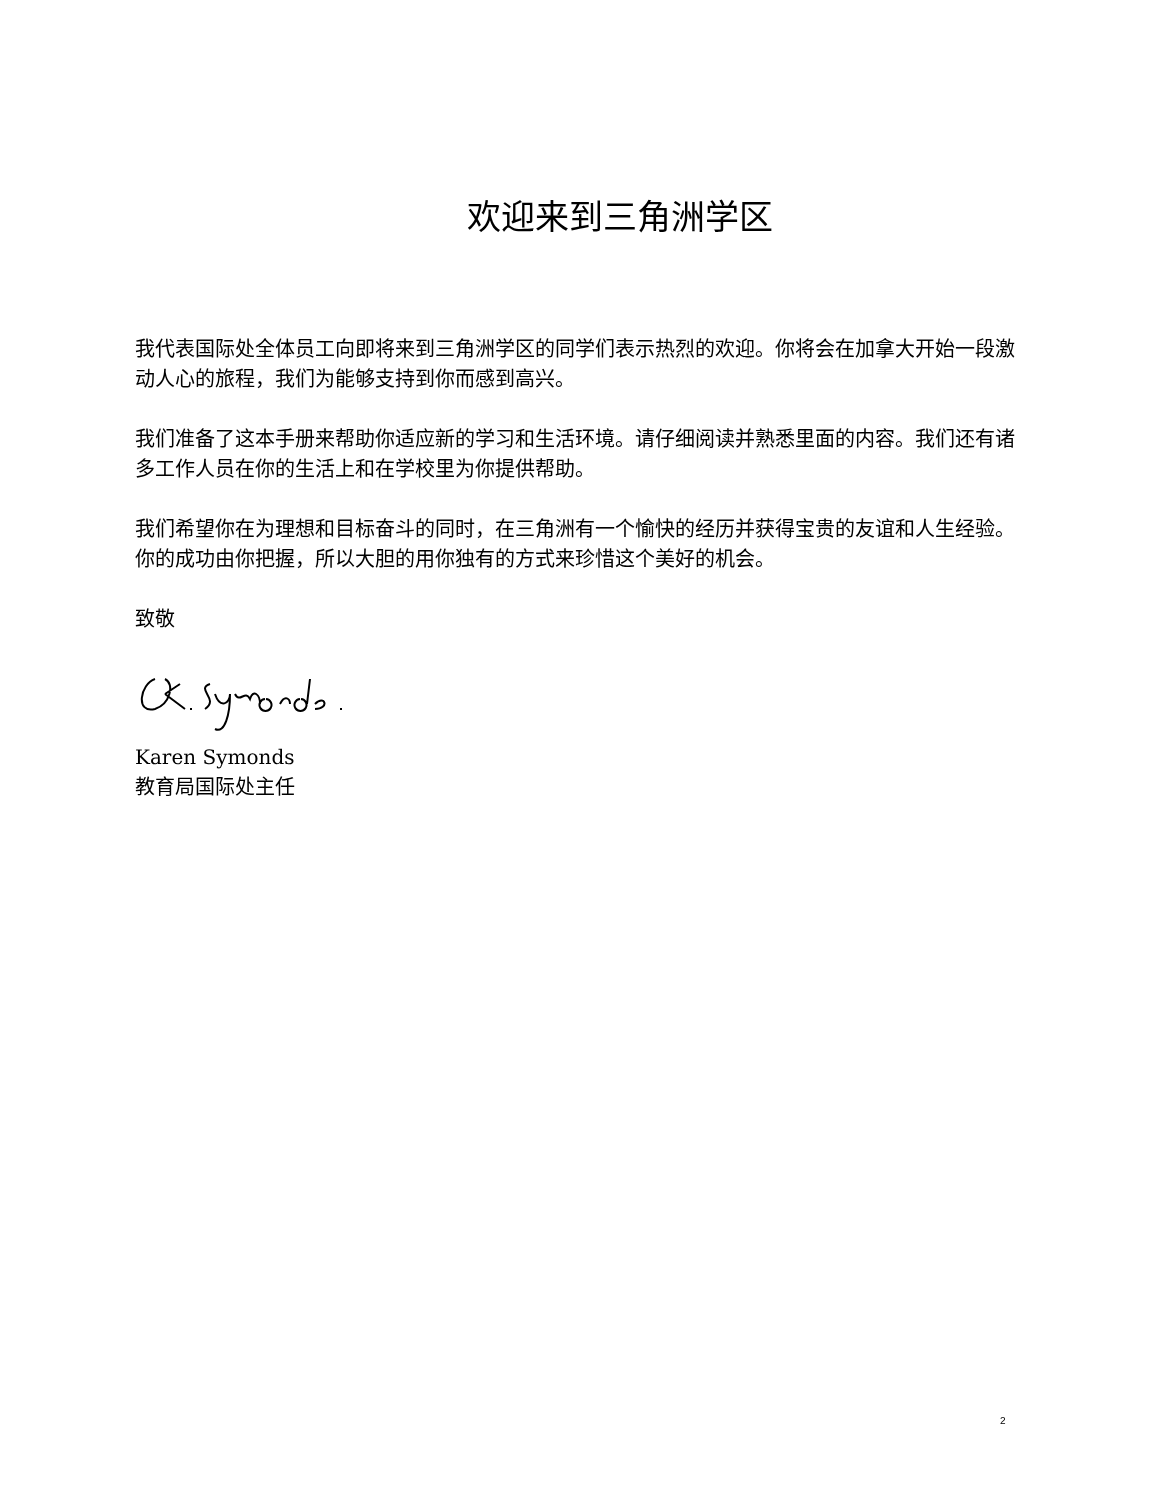欢迎来到三角洲学区
我代表国际处全体员工向即将来到三角洲学区的同学们表示热烈的欢迎。你将会在加拿大开始一段激动人心的旅程，我们为能够支持到你而感到高兴。
我们准备了这本手册来帮助你适应新的学习和生活环境。请仔细阅读并熟悉里面的内容。我们还有诸多工作人员在你的生活上和在学校里为你提供帮助。
我们希望你在为理想和目标奋斗的同时，在三角洲有一个愉快的经历并获得宝贵的友谊和人生经验。你的成功由你把握，所以大胆的用你独有的方式来珍惜这个美好的机会。
致敬
Karen Symonds
教育局国际处主任
2